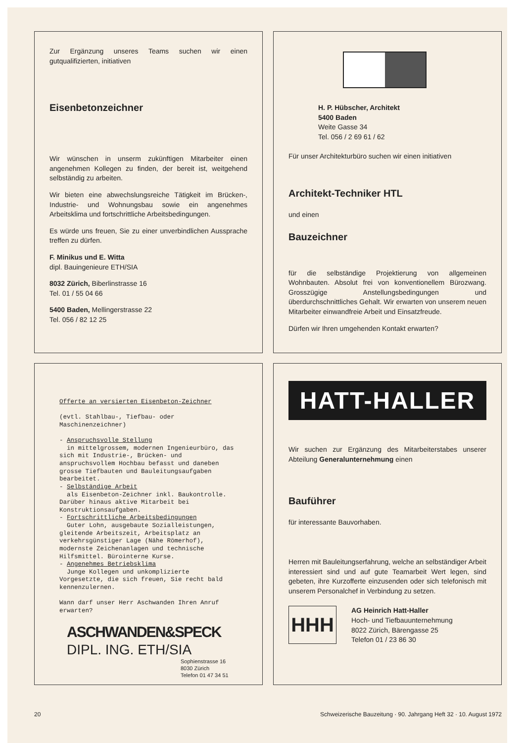Zur Ergänzung unseres Teams suchen wir einen gutqualifizierten, initiativen
Eisenbetonzeichner
Wir wünschen in unserm zukünftigen Mitarbeiter einen angenehmen Kollegen zu finden, der bereit ist, weitgehend selbständig zu arbeiten.
Wir bieten eine abwechslungsreiche Tätigkeit im Brücken-, Industrie- und Wohnungsbau sowie ein angenehmes Arbeitsklima und fortschrittliche Arbeitsbedingungen.
Es würde uns freuen, Sie zu einer unverbindlichen Aussprache treffen zu dürfen.
F. Minikus und E. Witta
dipl. Bauingenieure ETH/SIA
8032 Zürich, Biberlinstrasse 16
Tel. 01 / 55 04 66
5400 Baden, Mellingerstrasse 22
Tel. 056 / 82 12 25
H. P. Hübscher, Architekt
5400 Baden
Weite Gasse 34
Tel. 056 / 2 69 61 / 62
Für unser Architekturbüro suchen wir einen initiativen
Architekt-Techniker HTL
und einen
Bauzeichner
für die selbständige Projektierung von allgemeinen Wohnbauten. Absolut frei von konventionellem Bürozwang. Grosszügige Anstellungsbedingungen und überdurchschnittliches Gehalt. Wir erwarten von unserem neuen Mitarbeiter einwandfreie Arbeit und Einsatzfreude.
Dürfen wir Ihren umgehenden Kontakt erwarten?
Offerte an versierten Eisenbeton-Zeichner
(evtl. Stahlbau-, Tiefbau- oder Maschinenzeichner)
- Anspruchsvolle Stellung
in mittelgrossem, modernen Ingenieurbüro, das sich mit Industrie-, Brücken- und anspruchsvollem Hochbau befasst und daneben grosse Tiefbauten und Bauleitungsaufgaben bearbeitet.
- Selbständige Arbeit
als Eisenbeton-Zeichner inkl. Baukontrolle. Darüber hinaus aktive Mitarbeit bei Konstruktionsaufgaben.
- Fortschrittliche Arbeitsbedingungen
Guter Lohn, ausgebaute Sozialleistungen, gleitende Arbeitszeit, Arbeitsplatz an verkehrsgünstiger Lage (Nähe Römerhof), modernste Zeichenanlagen und technische Hilfsmittel. Bürointerne Kurse.
- Angenehmes Betriebsklima
Junge Kollegen und unkomplizierte Vorgesetzte, die sich freuen, Sie recht bald kennenzulernen.
Wann darf unser Herr Aschwanden Ihren Anruf erwarten?
ASCHWANDEN&SPECK
DIPL. ING. ETH/SIA
Sophienstrasse 16
8030 Zürich
Telefon 01 47 34 51
HATT-HALLER
Wir suchen zur Ergänzung des Mitarbeiterstabes unserer Abteilung Generalunternehmung einen
Bauführer
für interessante Bauvorhaben.
Herren mit Bauleitungserfahrung, welche an selbständiger Arbeit interessiert sind und auf gute Teamarbeit Wert legen, sind gebeten, ihre Kurzofferte einzusenden oder sich telefonisch mit unserem Personalchef in Verbindung zu setzen.
HHH
AG Heinrich Hatt-Haller
Hoch- und Tiefbauunternehmung
8022 Zürich, Bärengasse 25
Telefon 01 / 23 86 30
20 Schweizerische Bauzeitung · 90. Jahrgang Heft 32 · 10. August 1972